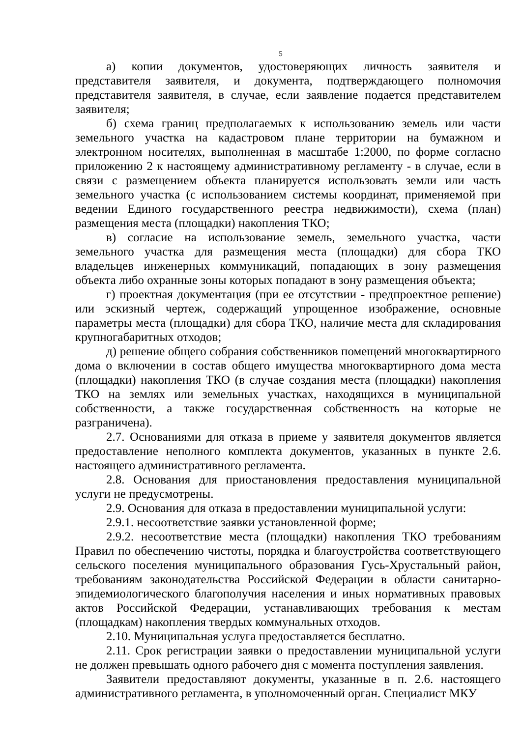5
а) копии документов, удостоверяющих личность заявителя и представителя заявителя, и документа, подтверждающего полномочия представителя заявителя, в случае, если заявление подается представителем заявителя;
б) схема границ предполагаемых к использованию земель или части земельного участка на кадастровом плане территории на бумажном и электронном носителях, выполненная в масштабе 1:2000, по форме согласно приложению 2 к настоящему административному регламенту - в случае, если в связи с размещением объекта планируется использовать земли или часть земельного участка (с использованием системы координат, применяемой при ведении Единого государственного реестра недвижимости), схема (план) размещения места (площадки) накопления ТКО;
в) согласие на использование земель, земельного участка, части земельного участка для размещения места (площадки) для сбора ТКО владельцев инженерных коммуникаций, попадающих в зону размещения объекта либо охранные зоны которых попадают в зону размещения объекта;
г) проектная документация (при ее отсутствии - предпроектное решение) или эскизный чертеж, содержащий упрощенное изображение, основные параметры места (площадки) для сбора ТКО, наличие места для складирования крупногабаритных отходов;
д) решение общего собрания собственников помещений многоквартирного дома о включении в состав общего имущества многоквартирного дома места (площадки) накопления ТКО (в случае создания места (площадки) накопления ТКО на землях или земельных участках, находящихся в муниципальной собственности, а также государственная собственность на которые не разграничена).
2.7. Основаниями для отказа в приеме у заявителя документов является предоставление неполного комплекта документов, указанных в пункте 2.6. настоящего административного регламента.
2.8. Основания для приостановления предоставления муниципальной услуги не предусмотрены.
2.9. Основания для отказа в предоставлении муниципальной услуги:
2.9.1. несоответствие заявки установленной форме;
2.9.2. несоответствие места (площадки) накопления ТКО требованиям Правил по обеспечению чистоты, порядка и благоустройства соответствующего сельского поселения муниципального образования Гусь-Хрустальный район, требованиям законодательства Российской Федерации в области санитарно-эпидемиологического благополучия населения и иных нормативных правовых актов Российской Федерации, устанавливающих требования к местам (площадкам) накопления твердых коммунальных отходов.
2.10. Муниципальная услуга предоставляется бесплатно.
2.11. Срок регистрации заявки о предоставлении муниципальной услуги не должен превышать одного рабочего дня с момента поступления заявления.
Заявители предоставляют документы, указанные в п. 2.6. настоящего административного регламента, в уполномоченный орган. Специалист МКУ